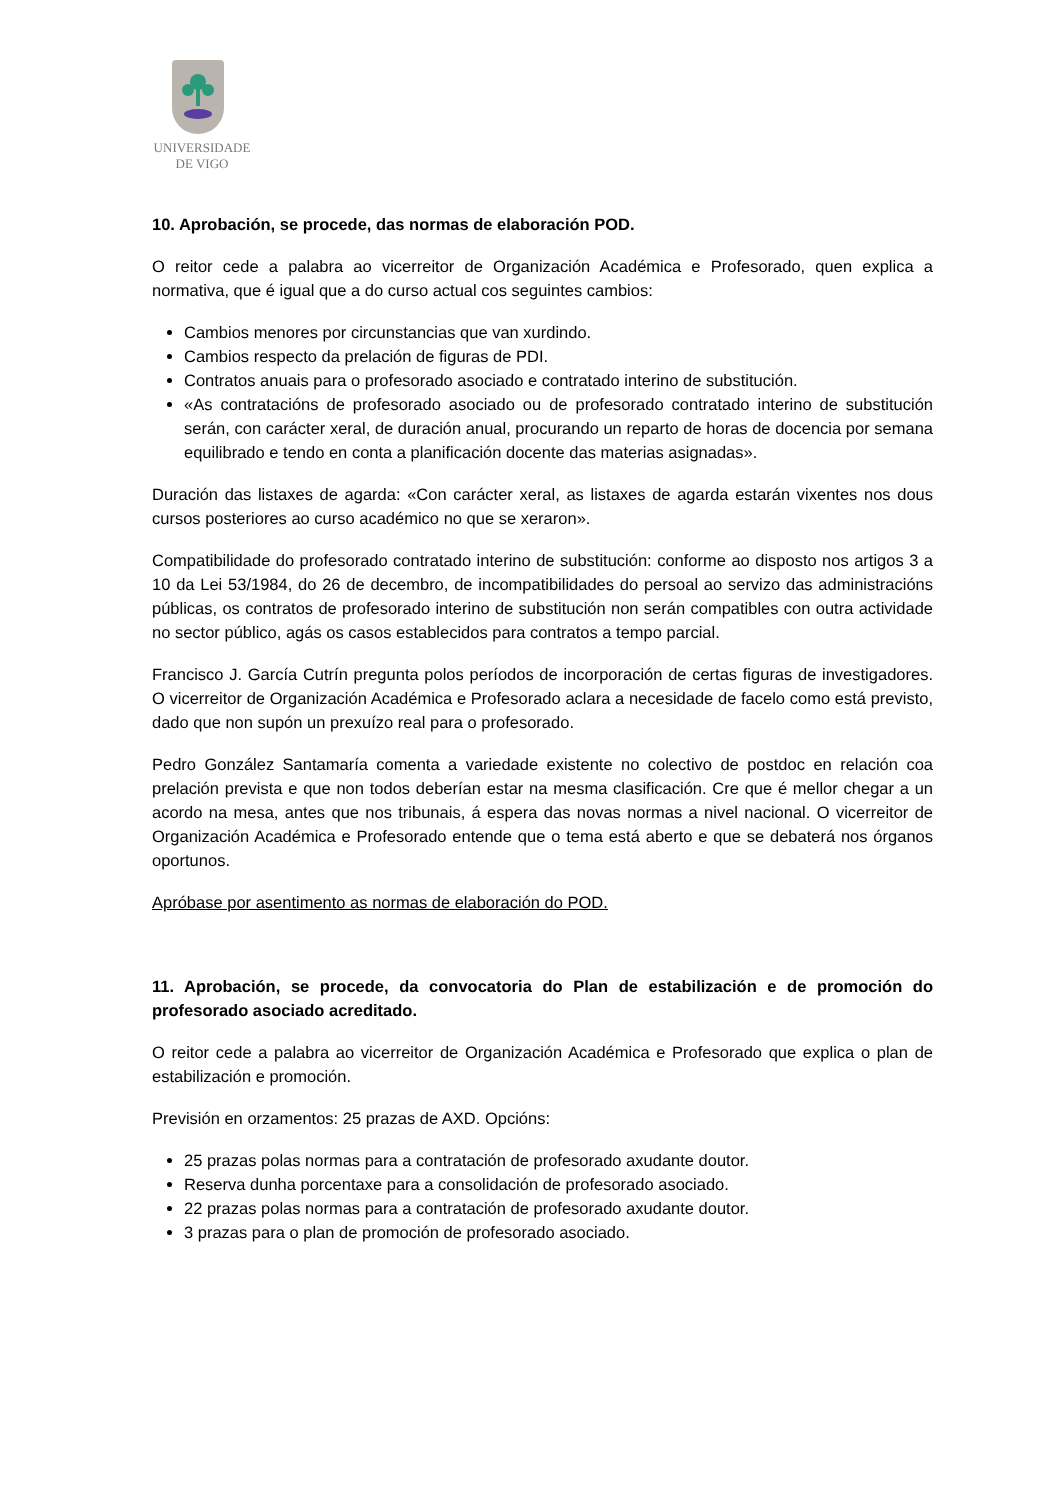UNIVERSIDADE
DE VIGO
10. Aprobación, se procede, das normas de elaboración POD.
O reitor cede a palabra ao vicerreitor de Organización Académica e Profesorado, quen explica a normativa, que é igual que a do curso actual cos seguintes cambios:
Cambios menores por circunstancias que van xurdindo.
Cambios respecto da prelación de figuras de PDI.
Contratos anuais para o profesorado asociado e contratado interino de substitución.
«As contratacións de profesorado asociado ou de profesorado contratado interino de substitución serán, con carácter xeral, de duración anual, procurando un reparto de horas de docencia por semana equilibrado e tendo en conta a planificación docente das materias asignadas».
Duración das listaxes de agarda: «Con carácter xeral, as listaxes de agarda estarán vixentes nos dous cursos posteriores ao curso académico no que se xeraron».
Compatibilidade do profesorado contratado interino de substitución: conforme ao disposto nos artigos 3 a 10 da Lei 53/1984, do 26 de decembro, de incompatibilidades do persoal ao servizo das administracións públicas, os contratos de profesorado interino de substitución non serán compatibles con outra actividade no sector público, agás os casos establecidos para contratos a tempo parcial.
Francisco J. García Cutrín pregunta polos períodos de incorporación de certas figuras de investigadores. O vicerreitor de Organización Académica e Profesorado aclara a necesidade de facelo como está previsto, dado que non supón un prexuízo real para o profesorado.
Pedro González Santamaría comenta a variedade existente no colectivo de postdoc en relación coa prelación prevista e que non todos deberían estar na mesma clasificación. Cre que é mellor chegar a un acordo na mesa, antes que nos tribunais, á espera das novas normas a nivel nacional. O vicerreitor de Organización Académica e Profesorado entende que o tema está aberto e que se debaterá nos órganos oportunos.
Apróbase por asentimento as normas de elaboración do POD.
11. Aprobación, se procede, da convocatoria do Plan de estabilización e de promoción do profesorado asociado acreditado.
O reitor cede a palabra ao vicerreitor de Organización Académica e Profesorado que explica o plan de estabilización e promoción.
Previsión en orzamentos: 25 prazas de AXD. Opcións:
25 prazas polas normas para a contratación de profesorado axudante doutor.
Reserva dunha porcentaxe para a consolidación de profesorado asociado.
22 prazas polas normas para a contratación de profesorado axudante doutor.
3 prazas para o plan de promoción de profesorado asociado.